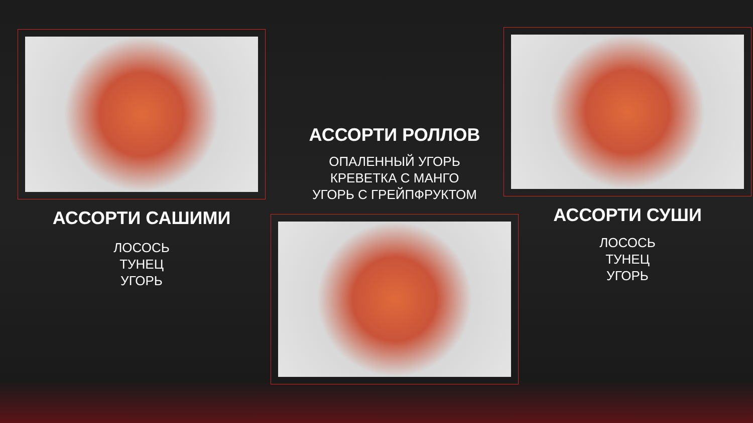АССОРТИ САШИМИ
ЛОСОСЬ
ТУНЕЦ
УГОРЬ
АССОРТИ РОЛЛОВ
ОПАЛЕННЫЙ УГОРЬ
КРЕВЕТКА С МАНГО
УГОРЬ С ГРЕЙПФРУКТОМ
АССОРТИ СУШИ
ЛОСОСЬ
ТУНЕЦ
УГОРЬ